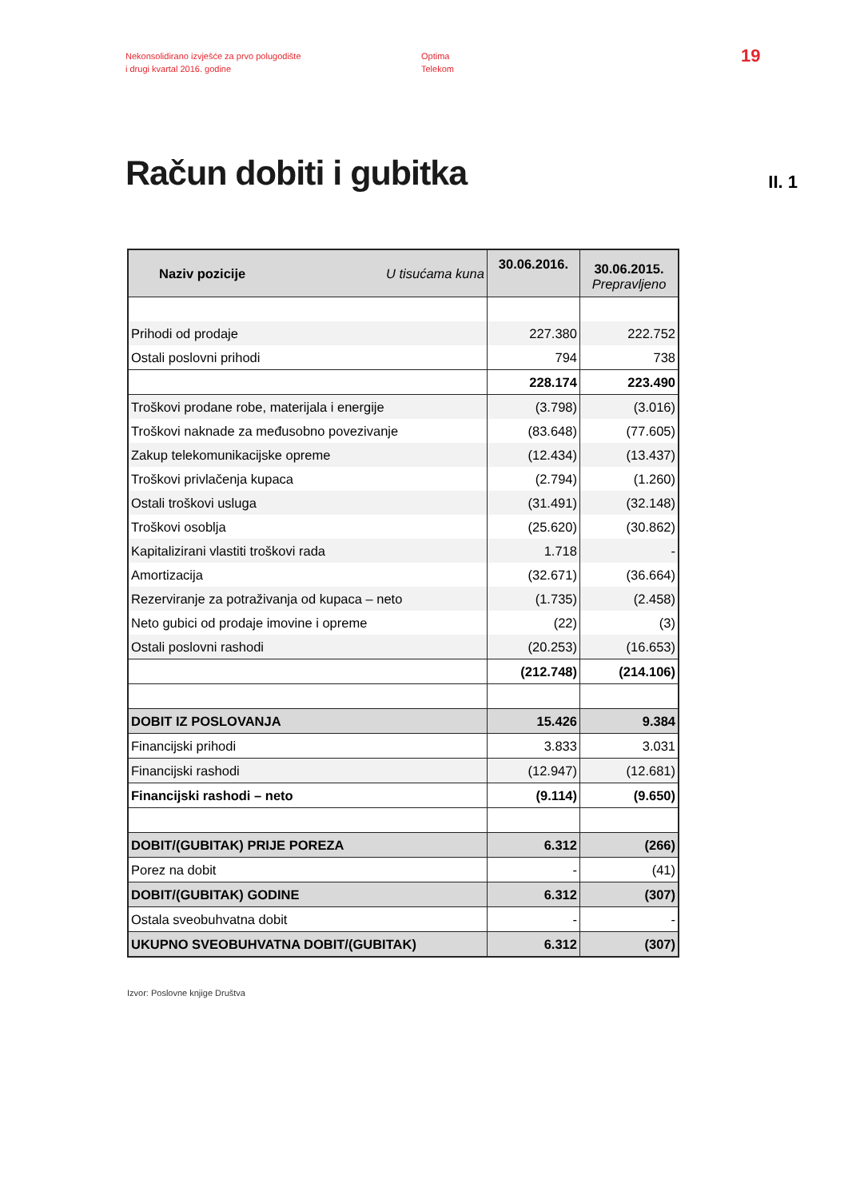Nekonsolidirano izvješće za prvo polugodište
i drugi kvartal 2016. godine
Optima
Telekom
19
Račun dobiti i gubitka
II. 1
| Naziv pozicije U tisućama kuna | 30.06.2016. | 30.06.2015. Prepravljeno |
| Prihodi od prodaje | 227.380 | 222.752 |
| Ostali poslovni prihodi | 794 | 738 |
| | 228.174 | 223.490 |
| Troškovi prodane robe, materijala i energije | (3.798) | (3.016) |
| Troškovi naknade za međusobno povezivanje | (83.648) | (77.605) |
| Zakup telekomunikacijske opreme | (12.434) | (13.437) |
| Troškovi privlačenja kupaca | (2.794) | (1.260) |
| Ostali troškovi usluga | (31.491) | (32.148) |
| Troškovi osoblja | (25.620) | (30.862) |
| Kapitalizirani vlastiti troškovi rada | 1.718 | - |
| Amortizacija | (32.671) | (36.664) |
| Rezerviranje za potraživanja od kupaca – neto | (1.735) | (2.458) |
| Neto gubici od prodaje imovine i opreme | (22) | (3) |
| Ostali poslovni rashodi | (20.253) | (16.653) |
| | (212.748) | (214.106) |
| DOBIT IZ POSLOVANJA | 15.426 | 9.384 |
| Financijski prihodi | 3.833 | 3.031 |
| Financijski rashodi | (12.947) | (12.681) |
| Financijski rashodi – neto | (9.114) | (9.650) |
| DOBIT/(GUBITAK) PRIJE POREZA | 6.312 | (266) |
| Porez na dobit | - | (41) |
| DOBIT/(GUBITAK) GODINE | 6.312 | (307) |
| Ostala sveobuhvatna dobit | - | - |
| UKUPNO SVEOBUHVATNA DOBIT/(GUBITAK) | 6.312 | (307) |
Izvor: Poslovne knjige Društva